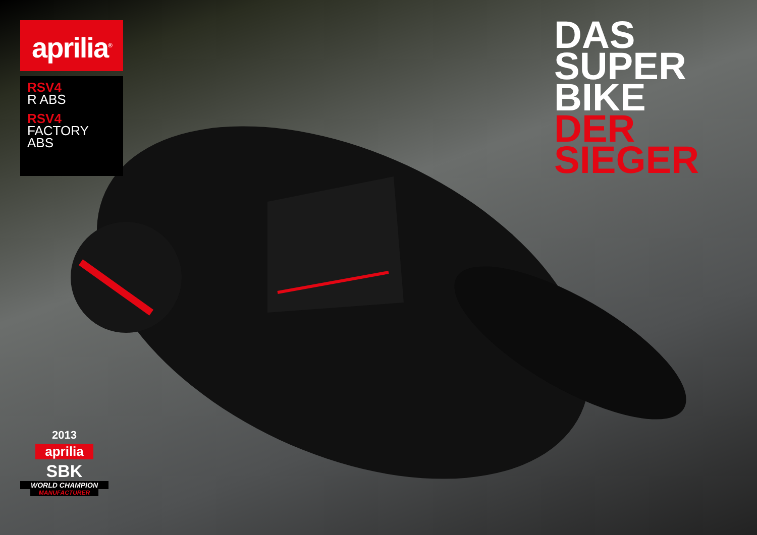aprilia<sup>®</sup>
RSV4
R ABS
RSV4
FACTORY
ABS
DAS
SUPER
BIKE
DER
SIEGER
2013
aprilia
SBK
WORLD CHAMPION
MANUFACTURER